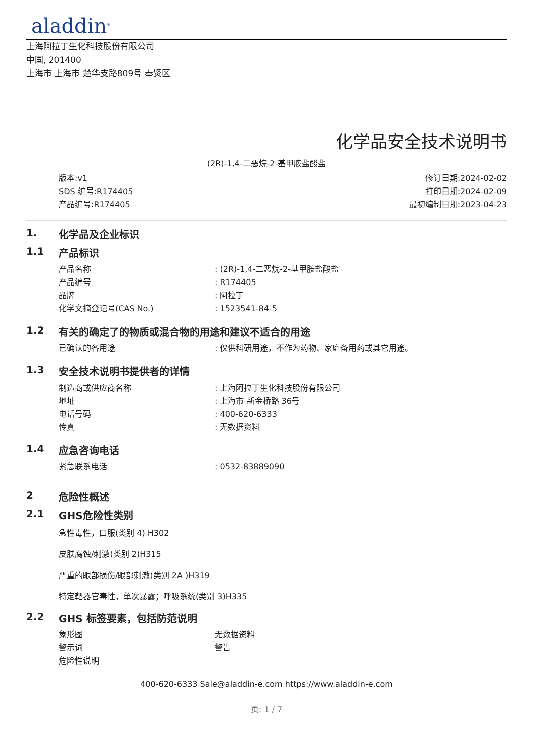aladdin<sup>®</sup>
上海阿拉丁生化科技股份有限公司
中国, 201400
上海市 上海市 楚华支路809号 奉贤区
化学品安全技术说明书
(2R)-1,4-二恶烷-2-基甲胺盐酸盐
版本:v1
SDS 编号:R174405
产品编号:R174405
修订日期:2024-02-02
打印日期:2024-02-09
最初编制日期:2023-04-23
1. 化学品及企业标识
1.1 产品标识
产品名称: (2R)-1,4-二恶烷-2-基甲胺盐酸盐
产品编号: R174405
品牌: 阿拉丁
化学文摘登记号(CAS No.): 1523541-84-5
1.2 有关的确定了的物质或混合物的用途和建议不适合的用途
已确认的各用途: 仅供科研用途，不作为药物、家庭备用药或其它用途。
1.3 安全技术说明书提供者的详情
制造商或供应商名称: 上海阿拉丁生化科技股份有限公司
地址: 上海市 新金桥路 36号
电话号码: 400-620-6333
传真: 无数据资料
1.4 应急咨询电话
紧急联系电话: 0532-83889090
2 危险性概述
2.1 GHS危险性类别
急性毒性，口服(类别 4) H302
皮肤腐蚀/刺激(类别 2)H315
严重的眼部损伤/眼部刺激(类别 2A )H319
特定靶器官毒性，单次暴露；呼吸系统(类别 3)H335
2.2 GHS 标签要素，包括防范说明
象形图 无数据资料
警示词 警告
危险性说明
400-620-6333 Sale@aladdin-e.com https://www.aladdin-e.com
页: 1 / 7